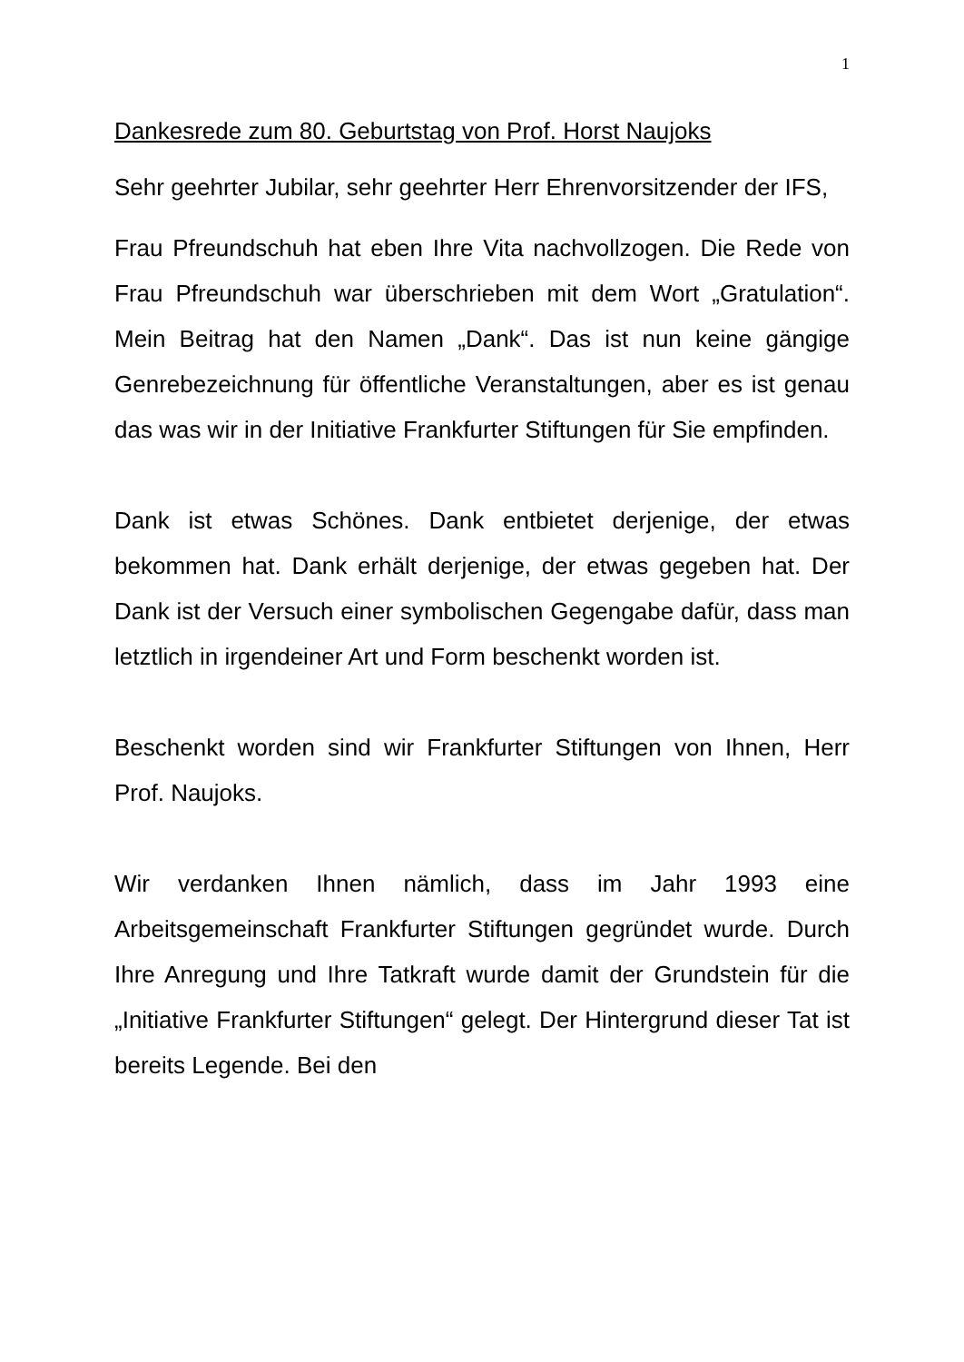1
Dankesrede zum 80. Geburtstag von Prof. Horst Naujoks
Sehr geehrter Jubilar, sehr geehrter Herr Ehrenvorsitzender der IFS,
Frau Pfreundschuh hat eben Ihre Vita nachvollzogen. Die Rede von Frau Pfreundschuh war überschrieben mit dem Wort „Gratulation“. Mein Beitrag hat den Namen „Dank“. Das ist nun keine gängige Genrebezeichnung für öffentliche Veranstaltungen, aber es ist genau das was wir in der Initiative Frankfurter Stiftungen für Sie empfinden.
Dank ist etwas Schönes. Dank entbietet derjenige, der etwas bekommen hat. Dank erhält derjenige, der etwas gegeben hat. Der Dank ist der Versuch einer symbolischen Gegengabe dafür, dass man letztlich in irgendeiner Art und Form beschenkt worden ist.
Beschenkt worden sind wir Frankfurter Stiftungen von Ihnen, Herr Prof. Naujoks.
Wir verdanken Ihnen nämlich, dass im Jahr 1993 eine Arbeitsgemeinschaft Frankfurter Stiftungen gegründet wurde. Durch Ihre Anregung und Ihre Tatkraft wurde damit der Grundstein für die „Initiative Frankfurter Stiftungen“ gelegt. Der Hintergrund dieser Tat ist bereits Legende. Bei den